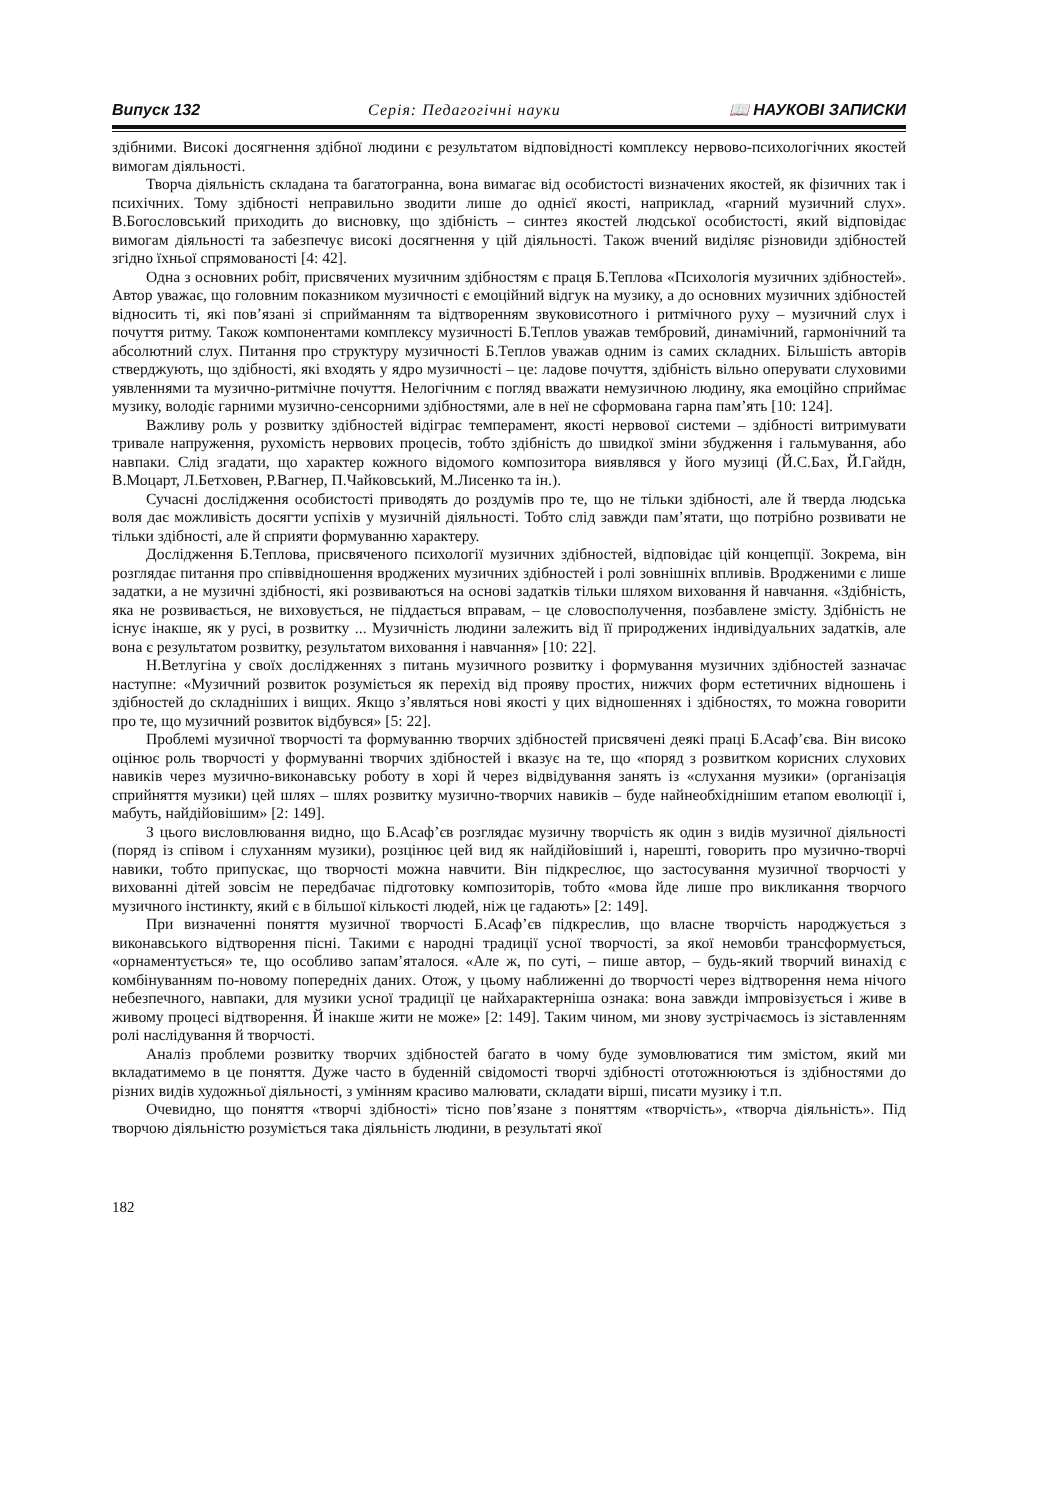Випуск 132 Серія: Педагогічні науки 📖 НАУКОВІ ЗАПИСКИ
здібними. Високі досягнення здібної людини є результатом відповідності комплексу нервово-психологічних якостей вимогам діяльності.
Творча діяльність складана та багатогранна, вона вимагає від особистості визначених якостей, як фізичних так і психічних. Тому здібності неправильно зводити лише до однієї якості, наприклад, «гарний музичний слух». В.Богословський приходить до висновку, що здібність – синтез якостей людської особистості, який відповідає вимогам діяльності та забезпечує високі досягнення у цій діяльності. Також вчений виділяє різновиди здібностей згідно їхньої спрямованості [4: 42].
Одна з основних робіт, присвячених музичним здібностям є праця Б.Теплова «Психологія музичних здібностей». Автор уважає, що головним показником музичності є емоційний відгук на музику, а до основних музичних здібностей відносить ті, які пов’язані зі сприйманням та відтворенням звуковисотного і ритмічного руху – музичний слух і почуття ритму. Також компонентами комплексу музичності Б.Теплов уважав тембровий, динамічний, гармонічний та абсолютний слух. Питання про структуру музичності Б.Теплов уважав одним із самих складних. Більшість авторів стверджують, що здібності, які входять у ядро музичності – це: ладове почуття, здібність вільно оперувати слуховими уявленнями та музично-ритмічне почуття. Нелогічним є погляд вважати немузичною людину, яка емоційно сприймає музику, володіє гарними музично-сенсорними здібностями, але в неї не сформована гарна пам’ять [10: 124].
Важливу роль у розвитку здібностей відіграє темперамент, якості нервової системи – здібності витримувати тривале напруження, рухомість нервових процесів, тобто здібність до швидкої зміни збудження і гальмування, або навпаки. Слід згадати, що характер кожного відомого композитора виявлявся у його музиці (Й.С.Бах, Й.Гайдн, В.Моцарт, Л.Бетховен, Р.Вагнер, П.Чайковський, М.Лисенко та ін.).
Сучасні дослідження особистості приводять до роздумів про те, що не тільки здібності, але й тверда людська воля дає можливість досягти успіхів у музичній діяльності. Тобто слід завжди пам’ятати, що потрібно розвивати не тільки здібності, але й сприяти формуванню характеру.
Дослідження Б.Теплова, присвяченого психології музичних здібностей, відповідає цій концепції. Зокрема, він розглядає питання про співвідношення вроджених музичних здібностей і ролі зовнішніх впливів. Вродженими є лише задатки, а не музичні здібності, які розвиваються на основі задатків тільки шляхом виховання й навчання. «Здібність, яка не розвивається, не виховується, не піддається вправам, – це словосполучення, позбавлене змісту. Здібність не існує інакше, як у русі, в розвитку ... Музичність людини залежить від її природжених індивідуальних задатків, але вона є результатом розвитку, результатом виховання і навчання» [10: 22].
Н.Ветлугіна у своїх дослідженнях з питань музичного розвитку і формування музичних здібностей зазначає наступне: «Музичний розвиток розуміється як перехід від прояву простих, нижчих форм естетичних відношень і здібностей до складніших і вищих. Якщо з’являться нові якості у цих відношеннях і здібностях, то можна говорити про те, що музичний розвиток відбувся» [5: 22].
Проблемі музичної творчості та формуванню творчих здібностей присвячені деякі праці Б.Асаф’єва. Він високо оцінює роль творчості у формуванні творчих здібностей і вказує на те, що «поряд з розвитком корисних слухових навиків через музично-виконавську роботу в хорі й через відвідування занять із «слухання музики» (організація сприйняття музики) цей шлях – шлях розвитку музично-творчих навиків – буде найнеобхіднішим етапом еволюції і, мабуть, найдійовішим» [2: 149].
З цього висловлювання видно, що Б.Асаф’єв розглядає музичну творчість як один з видів музичної діяльності (поряд із співом і слуханням музики), розцінює цей вид як найдійовіший і, нарешті, говорить про музично-творчі навики, тобто припускає, що творчості можна навчити. Він підкреслює, що застосування музичної творчості у вихованні дітей зовсім не передбачає підготовку композиторів, тобто «мова йде лише про викликання творчого музичного інстинкту, який є в більшої кількості людей, ніж це гадають» [2: 149].
При визначенні поняття музичної творчості Б.Асаф’єв підкреслив, що власне творчість народжується з виконавського відтворення пісні. Такими є народні традиції усної творчості, за якої немовби трансформується, «орнаментується» те, що особливо запам’яталося. «Але ж, по суті, – пише автор, – будь-який творчий винахід є комбінуванням по-новому попередніх даних. Отож, у цьому наближенні до творчості через відтворення нема нічого небезпечного, навпаки, для музики усної традиції це найхарактерніша ознака: вона завжди імпровізується і живе в живому процесі відтворення. Й інакше жити не може» [2: 149]. Таким чином, ми знову зустрічаємось із зіставленням ролі наслідування й творчості.
Аналіз проблеми розвитку творчих здібностей багато в чому буде зумовлюватися тим змістом, який ми вкладатимемо в це поняття. Дуже часто в буденній свідомості творчі здібності ототожнюються із здібностями до різних видів художньої діяльності, з умінням красиво малювати, складати вірші, писати музику і т.п.
Очевидно, що поняття «творчі здібності» тісно пов’язане з поняттям «творчість», «творча діяльність». Під творчою діяльністю розуміється така діяльність людини, в результаті якої
182